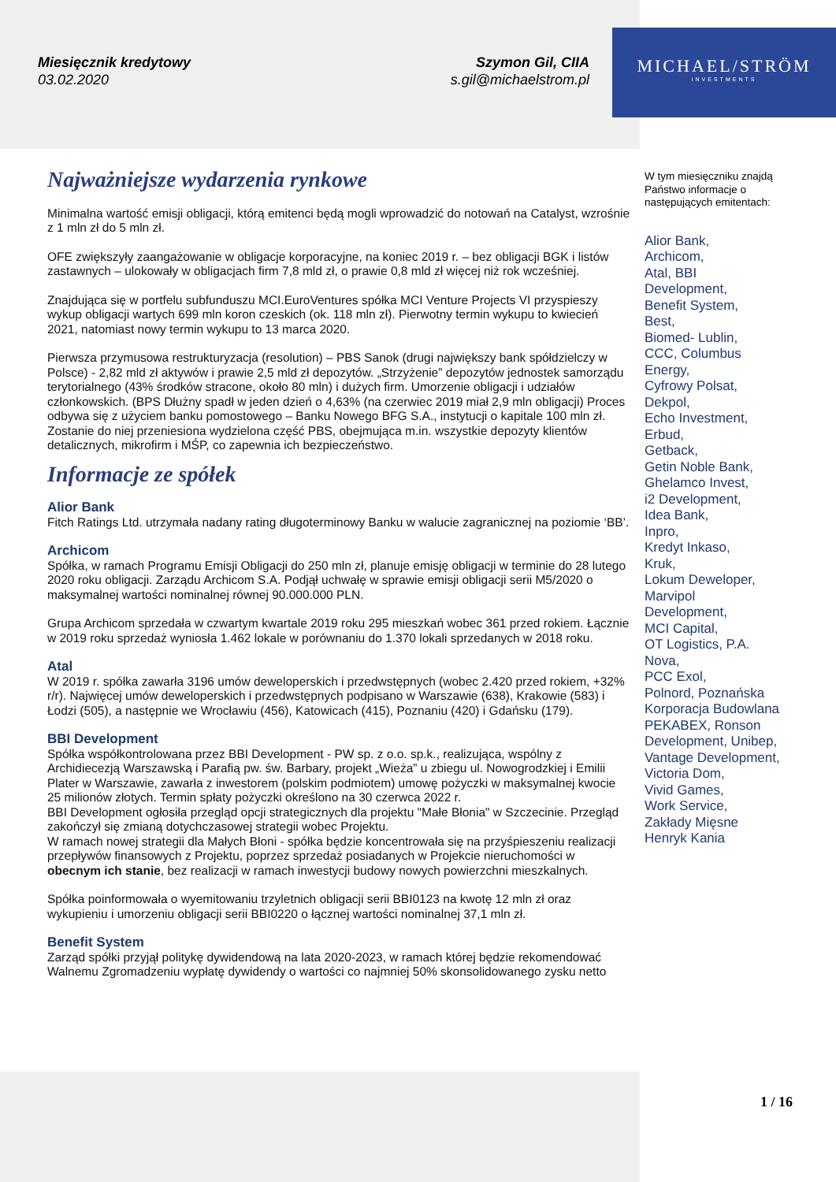MICHAEL/STRÖM
INVESTMENTS
Miesięcznik kredytowy
03.02.2020
Szymon Gil, CIIA
s.gil@michaelstrom.pl
Najważniejsze wydarzenia rynkowe
Minimalna wartość emisji obligacji, którą emitenci będą mogli wprowadzić do notowań na Catalyst, wzrośnie z 1 mln zł do 5 mln zł.
OFE zwiększyły zaangażowanie w obligacje korporacyjne, na koniec 2019 r. – bez obligacji BGK i listów zastawnych – ulokowały w obligacjach firm 7,8 mld zł, o prawie 0,8 mld zł więcej niż rok wcześniej.
Znajdująca się w portfelu subfunduszu MCI.EuroVentures spółka MCI Venture Projects VI przyspieszy wykup obligacji wartych 699 mln koron czeskich (ok. 118 mln zł). Pierwotny termin wykupu to kwiecień 2021, natomiast nowy termin wykupu to 13 marca 2020.
Pierwsza przymusowa restrukturyzacja (resolution) – PBS Sanok (drugi największy bank spółdzielczy w Polsce) - 2,82 mld zł aktywów i prawie 2,5 mld zł depozytów. „Strzyżenie” depozytów jednostek samorządu terytorialnego (43% środków stracone, około 80 mln) i dużych firm. Umorzenie obligacji i udziałów członkowskich. (BPS Dłużny spadł w jeden dzień o 4,63% (na czerwiec 2019 miał 2,9 mln obligacji) Proces odbywa się z użyciem banku pomostowego – Banku Nowego BFG S.A., instytucji o kapitale 100 mln zł. Zostanie do niej przeniesiona wydzielona część PBS, obejmująca m.in. wszystkie depozyty klientów detalicznych, mikrofirm i MŚP, co zapewnia ich bezpieczeństwo.
Informacje ze spółek
Alior Bank
Fitch Ratings Ltd. utrzymała nadany rating długoterminowy Banku w walucie zagranicznej na poziomie ‘BB’.
Archicom
Spółka, w ramach Programu Emisji Obligacji do 250 mln zł, planuje emisję obligacji w terminie do 28 lutego 2020 roku obligacji. Zarządu Archicom S.A. Podjął uchwałę w sprawie emisji obligacji serii M5/2020 o maksymalnej wartości nominalnej równej 90.000.000 PLN.
Grupa Archicom sprzedała w czwartym kwartale 2019 roku 295 mieszkań wobec 361 przed rokiem. Łącznie w 2019 roku sprzedaż wyniosła 1.462 lokale w porównaniu do 1.370 lokali sprzedanych w 2018 roku.
Atal
W 2019 r. spółka zawarła 3196 umów deweloperskich i przedwstępnych (wobec 2.420 przed rokiem, +32% r/r). Najwięcej umów deweloperskich i przedwstępnych podpisano w Warszawie (638), Krakowie (583) i Łodzi (505), a następnie we Wrocławiu (456), Katowicach (415), Poznaniu (420) i Gdańsku (179).
BBI Development
Spółka współkontrolowana przez BBI Development - PW sp. z o.o. sp.k., realizująca, wspólny z Archidiecezją Warszawską i Parafią pw. św. Barbary, projekt „Wieża” u zbiegu ul. Nowogrodzkiej i Emilii Plater w Warszawie, zawarła z inwestorem (polskim podmiotem) umowę pożyczki w maksymalnej kwocie 25 milionów złotych. Termin spłaty pożyczki określono na 30 czerwca 2022 r.
BBI Development ogłosiła przegląd opcji strategicznych dla projektu "Małe Błonia" w Szczecinie. Przegląd zakończył się zmianą dotychczasowej strategii wobec Projektu.
W ramach nowej strategii dla Małych Błoni - spółka będzie koncentrowała się na przyśpieszeniu realizacji przepływów finansowych z Projektu, poprzez sprzedaż posiadanych w Projekcie nieruchomości w obecnym ich stanie, bez realizacji w ramach inwestycji budowy nowych powierzchni mieszkalnych.
Spółka poinformowała o wyemitowaniu trzyletnich obligacji serii BBI0123 na kwotę 12 mln zł oraz wykupieniu i umorzeniu obligacji serii BBI0220 o łącznej wartości nominalnej 37,1 mln zł.
Benefit System
Zarząd spółki przyjął politykę dywidendową na lata 2020-2023, w ramach której będzie rekomendować Walnemu Zgromadzeniu wypłatę dywidendy o wartości co najmniej 50% skonsolidowanego zysku netto
W tym miesięczniku znajdą Państwo informacje o następujących emitentach:
Alior Bank,
Archicom,
Atal, BBI
Development,
Benefit System,
Best,
Biomed- Lublin,
CCC, Columbus
Energy,
Cyfrowy Polsat,
Dekpol,
Echo Investment,
Erbud,
Getback,
Getin Noble Bank,
Ghelamco Invest,
i2 Development,
Idea Bank,
Inpro,
Kredyt Inkaso,
Kruk,
Lokum Deweloper,
Marvipol
Development,
MCI Capital,
OT Logistics, P.A.
Nova,
PCC Exol,
Polnord, Poznańska
Korporacja Budowlana
PEKABEX, Ronson
Development, Unibep,
Vantage Development,
Victoria Dom,
Vivid Games,
Work Service,
Zakłady Mięsne
Henryk Kania
1 / 16